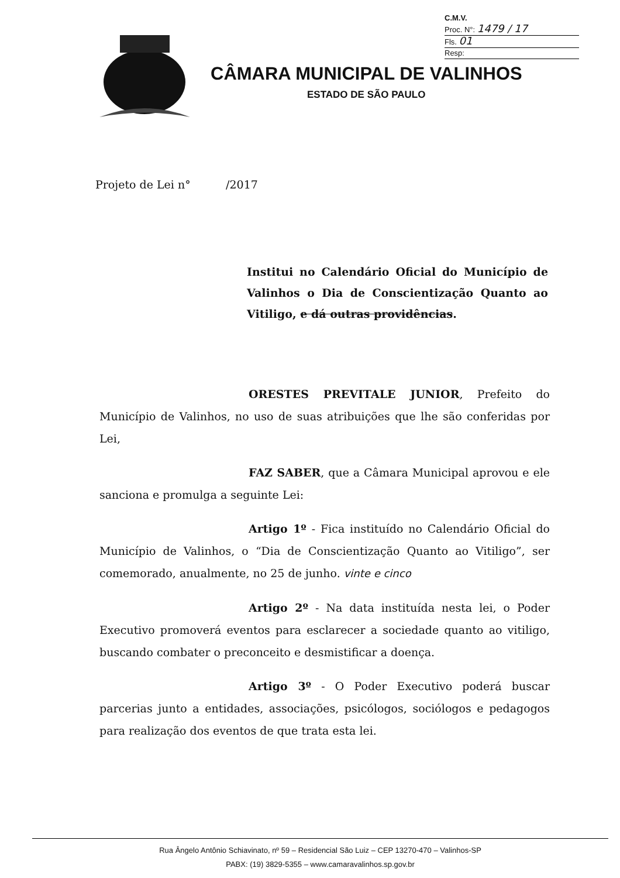C.M.V.
Proc. N°: 1479 / 17
Fls. 01
Resp:
CÂMARA MUNICIPAL DE VALINHOS
ESTADO DE SÃO PAULO
Projeto de Lei n° /2017
Institui no Calendário Oficial do Município de Valinhos o Dia de Conscientização Quanto ao Vitiligo, e dá outras providências.
ORESTES PREVITALE JUNIOR, Prefeito do Município de Valinhos, no uso de suas atribuições que lhe são conferidas por Lei,
FAZ SABER, que a Câmara Municipal aprovou e ele sanciona e promulga a seguinte Lei:
Artigo 1º - Fica instituído no Calendário Oficial do Município de Valinhos, o “Dia de Conscientização Quanto ao Vitiligo”, ser comemorado, anualmente, no 25 de junho. vinte e cinco
Artigo 2º - Na data instituída nesta lei, o Poder Executivo promoverá eventos para esclarecer a sociedade quanto ao vitiligo, buscando combater o preconceito e desmistificar a doença.
Artigo 3º - O Poder Executivo poderá buscar parcerias junto a entidades, associações, psicólogos, sociólogos e pedagogos para realização dos eventos de que trata esta lei.
Rua Ângelo Antônio Schiavinato, nº 59 – Residencial São Luiz – CEP 13270-470 – Valinhos-SP
PABX: (19) 3829-5355 – www.camaravalinhos.sp.gov.br